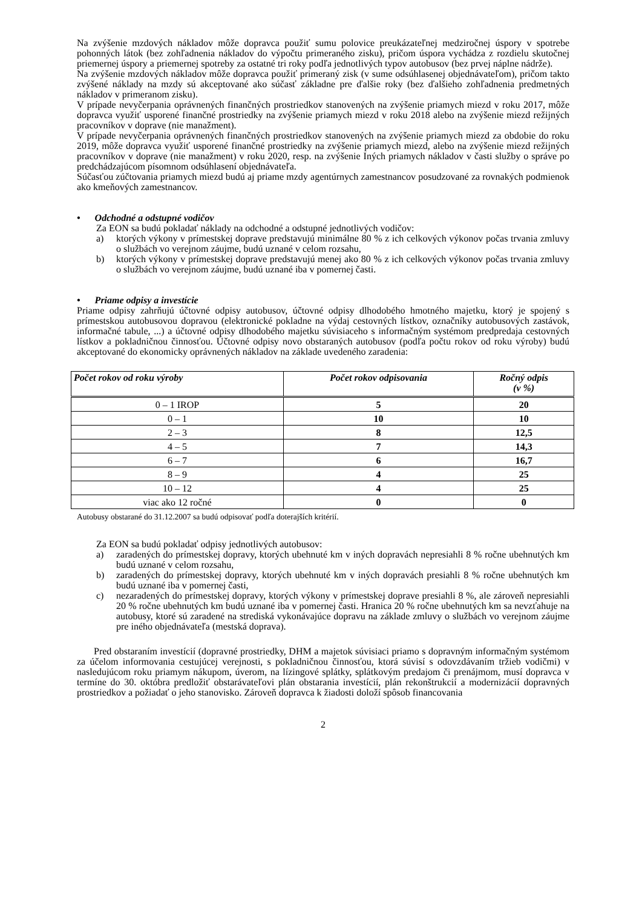Na zvýšenie mzdových nákladov môže dopravca použiť sumu polovice preukázateľnej medziročnej úspory v spotrebe pohonných látok (bez zohľadnenia nákladov do výpočtu primeraného zisku), pričom úspora vychádza z rozdielu skutočnej priemernej úspory a priemernej spotreby za ostatné tri roky podľa jednotlivých typov autobusov (bez prvej náplne nádrže).
Na zvýšenie mzdových nákladov môže dopravca použiť primeraný zisk (v sume odsúhlasenej objednávateľom), pričom takto zvýšené náklady na mzdy sú akceptované ako súčasť základne pre ďalšie roky (bez ďalšieho zohľadnenia predmetných nákladov v primeranom zisku).
V prípade nevyčerpania oprávnených finančných prostriedkov stanovených na zvýšenie priamych miezd v roku 2017, môže dopravca využiť usporené finančné prostriedky na zvýšenie priamych miezd v roku 2018 alebo na zvýšenie miezd režijných pracovníkov v doprave (nie manažment).
V prípade nevyčerpania oprávnených finančných prostriedkov stanovených na zvýšenie priamych miezd za obdobie do roku 2019, môže dopravca využiť usporené finančné prostriedky na zvýšenie priamych miezd, alebo na zvýšenie miezd režijných pracovníkov v doprave (nie manažment) v roku 2020, resp. na zvýšenie Iných priamych nákladov v časti služby o správe po predchádzajúcom písomnom odsúhlasení objednávateľa.
Súčasťou zúčtovania priamych miezd budú aj priame mzdy agentúrnych zamestnancov posudzované za rovnakých podmienok ako kmeňových zamestnancov.
• Odchodné a odstupné vodičov
Za EON sa budú pokladať náklady na odchodné a odstupné jednotlivých vodičov:
a) ktorých výkony v prímestskej doprave predstavujú minimálne 80 % z ich celkových výkonov počas trvania zmluvy o službách vo verejnom záujme, budú uznané v celom rozsahu,
b) ktorých výkony v prímestskej doprave predstavujú menej ako 80 % z ich celkových výkonov počas trvania zmluvy o službách vo verejnom záujme, budú uznané iba v pomernej časti.
• Priame odpisy a investície
Priame odpisy zahrňujú účtovné odpisy autobusov, účtovné odpisy dlhodobého hmotného majetku, ktorý je spojený s prímestskou autobusovou dopravou (elektronické pokladne na výdaj cestovných lístkov, označníky autobusových zastávok, informačné tabule, ...) a účtovné odpisy dlhodobého majetku súvisiaceho s informačným systémom predpredaja cestovných lístkov a pokladničnou činnosťou. Účtovné odpisy novo obstaraných autobusov (podľa počtu rokov od roku výroby) budú akceptované do ekonomicky oprávnených nákladov na základe uvedeného zaradenia:
| Počet rokov od roku výroby | Počet rokov odpisovania | Ročný odpis (v %) |
| --- | --- | --- |
| 0 – 1 IROP | 5 | 20 |
| 0 – 1 | 10 | 10 |
| 2 – 3 | 8 | 12,5 |
| 4 – 5 | 7 | 14,3 |
| 6 – 7 | 6 | 16,7 |
| 8 – 9 | 4 | 25 |
| 10 – 12 | 4 | 25 |
| viac ako 12 ročné | 0 | 0 |
Autobusy obstarané do 31.12.2007 sa budú odpisovať podľa doterajších kritérií.
Za EON sa budú pokladať odpisy jednotlivých autobusov:
a) zaradených do prímestskej dopravy, ktorých ubehnuté km v iných dopravách nepresiahli 8 % ročne ubehnutých km budú uznané v celom rozsahu,
b) zaradených do prímestskej dopravy, ktorých ubehnuté km v iných dopravách presiahli 8 % ročne ubehnutých km budú uznané iba v pomernej časti,
c) nezaradených do prímestskej dopravy, ktorých výkony v prímestskej doprave presiahli 8 %, ale zároveň nepresiahli 20 % ročne ubehnutých km budú uznané iba v pomernej časti. Hranica 20 % ročne ubehnutých km sa nevzťahuje na autobusy, ktoré sú zaradené na strediská vykonávajúce dopravu na základe zmluvy o službách vo verejnom záujme pre iného objednávateľa (mestská doprava).
Pred obstaraním investícií (dopravné prostriedky, DHM a majetok súvisiaci priamo s dopravným informačným systémom za účelom informovania cestujúcej verejnosti, s pokladničnou činnosťou, ktorá súvisí s odovzdávaním tržieb vodičmi) v nasledujúcom roku priamym nákupom, úverom, na lízingové splátky, splátkovým predajom či prenájmom, musí dopravca v termíne do 30. októbra predložiť obstarávateľovi plán obstarania investícií, plán rekonštrukcií a modernizácií dopravných prostriedkov a požiadať o jeho stanovisko. Zároveň dopravca k žiadosti doloží spôsob financovania
2